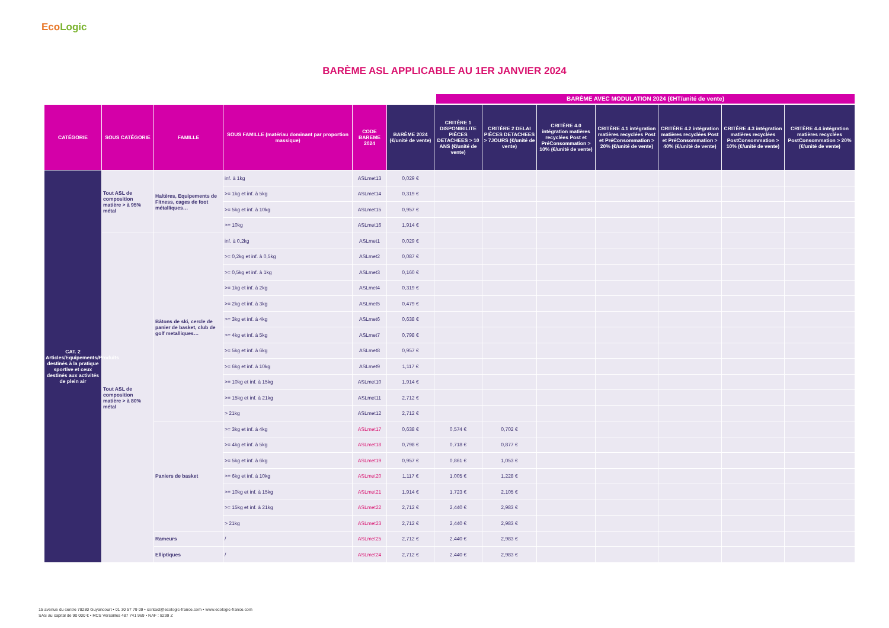EcoLogic
BARÈME ASL APPLICABLE AU 1ER JANVIER 2024
BARÈME AVEC MODULATION 2024 (€HT/unité de vente)
| CATÉGORIE | SOUS CATÉGORIE | FAMILLE | SOUS FAMILLE (matériau dominant par proportion massique) | CODE BAREME 2024 | BARÈME 2024 (€/unité de vente) | CRITÈRE 1 DISPONIBILITE PIÈCES DETACHEES > 10 ANS (€/unité de vente) | CRITÈRE 2 DELAI PIÈCES DETACHEES > 7JOURS (€/unité de vente) | CRITÈRE 4.0 intégration matières recyclées Post et PréConsommation > 10% (€/unité de vente) | CRITÈRE 4.1 intégration matières recyclées Post et PréConsommation > 20% (€/unité de vente) | CRITÈRE 4.2 intégration matières recyclées Post et PréConsommation > 40% (€/unité de vente) | CRITÈRE 4.3 intégration matières recyclées PostConsommation > 10% (€/unité de vente) | CRITÈRE 4.4 intégration matières recyclées PostConsommation > 20% (€/unité de vente) |
| --- | --- | --- | --- | --- | --- | --- | --- | --- | --- | --- | --- | --- |
| CAT. 2 Articles/Equipements/Produits destinés à la pratique sportive et ceux destinés aux activités de plein air | Tout ASL de composition matière > à 95% métal | Haltères, Equipements de Fitness, cages de foot métalliques… | inf. à 1kg | ASLmet13 | 0,029 € | | | | | | | |
| | | | >= 1kg et inf. à 5kg | ASLmet14 | 0,319 € | | | | | | | |
| | | | >= 5kg et inf. à 10kg | ASLmet15 | 0,957 € | | | | | | | |
| | | | >= 10kg | ASLmet16 | 1,914 € | | | | | | | |
| | Tout ASL de composition matière > à 80% métal | Bâtons de ski, cercle de panier de basket, club de golf metalliques… | inf. à 0,2kg | ASLmet1 | 0,029 € | | | | | | | |
| | | | >= 0,2kg et inf. à 0,5kg | ASLmet2 | 0,087 € | | | | | | | |
| | | | >= 0,5kg et inf. à 1kg | ASLmet3 | 0,160 € | | | | | | | |
| | | | >= 1kg et inf. à 2kg | ASLmet4 | 0,319 € | | | | | | | |
| | | | >= 2kg et inf. à 3kg | ASLmet5 | 0,479 € | | | | | | | |
| | | | >= 3kg et inf. à 4kg | ASLmet6 | 0,638 € | | | | | | | |
| | | | >= 4kg et inf. à 5kg | ASLmet7 | 0,798 € | | | | | | | |
| | | | >= 5kg et inf. à 6kg | ASLmet8 | 0,957 € | | | | | | | |
| | | | >= 6kg et inf. à 10kg | ASLmet9 | 1,117 € | | | | | | | |
| | | | >= 10kg et inf. à 15kg | ASLmet10 | 1,914 € | | | | | | | |
| | | | >= 15kg et inf. à 21kg | ASLmet11 | 2,712 € | | | | | | | |
| | | | > 21kg | ASLmet12 | 2,712 € | | | | | | | |
| | | Paniers de basket | >= 3kg et inf. à 4kg | ASLmet17 | 0,638 € | 0,574 € | 0,702 € | | | | | |
| | | | >= 4kg et inf. à 5kg | ASLmet18 | 0,798 € | 0,718 € | 0,877 € | | | | | |
| | | | >= 5kg et inf. à 6kg | ASLmet19 | 0,957 € | 0,861 € | 1,053 € | | | | | |
| | | | >= 6kg et inf. à 10kg | ASLmet20 | 1,117 € | 1,005 € | 1,228 € | | | | | |
| | | | >= 10kg et inf. à 15kg | ASLmet21 | 1,914 € | 1,723 € | 2,105 € | | | | | |
| | | | >= 15kg et inf. à 21kg | ASLmet22 | 2,712 € | 2,440 € | 2,983 € | | | | | |
| | | | > 21kg | ASLmet23 | 2,712 € | 2,440 € | 2,983 € | | | | | |
| | | Rameurs | / | ASLmet25 | 2,712 € | 2,440 € | 2,983 € | | | | | |
| | | Elliptiques | / | ASLmet24 | 2,712 € | 2,440 € | 2,983 € | | | | | |
15 avenue du centre 78280 Guyancourt • 01 30 57 79 09 • contact@ecologic-france.com • www.ecologic-france.com
SAS au capital de 90 000 € • RCS Versailles 487 741 969 • NAF : 8299 Z